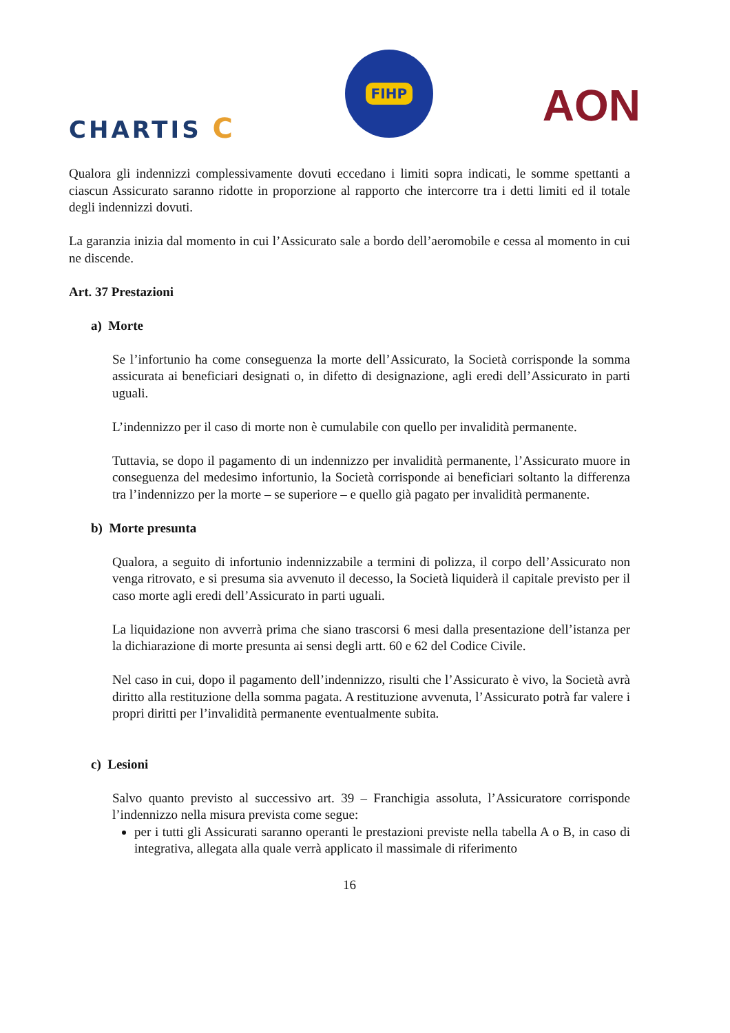CHARTIS C
FIHP
AON
Qualora gli indennizzi complessivamente dovuti eccedano i limiti sopra indicati, le somme spettanti a ciascun Assicurato saranno ridotte in proporzione al rapporto che intercorre tra i detti limiti ed il totale degli indennizzi dovuti.
La garanzia inizia dal momento in cui l’Assicurato sale a bordo dell’aeromobile e cessa al momento in cui ne discende.
Art. 37 Prestazioni
a) Morte
Se l’infortunio ha come conseguenza la morte dell’Assicurato, la Società corrisponde la somma assicurata ai beneficiari designati o, in difetto di designazione, agli eredi dell’Assicurato in parti uguali.
L’indennizzo per il caso di morte non è cumulabile con quello per invalidità permanente.
Tuttavia, se dopo il pagamento di un indennizzo per invalidità permanente, l’Assicurato muore in conseguenza del medesimo infortunio, la Società corrisponde ai beneficiari soltanto la differenza tra l’indennizzo per la morte – se superiore – e quello già pagato per invalidità permanente.
b) Morte presunta
Qualora, a seguito di infortunio indennizzabile a termini di polizza, il corpo dell’Assicurato non venga ritrovato, e si presuma sia avvenuto il decesso, la Società liquiderà il capitale previsto per il caso morte agli eredi dell’Assicurato in parti uguali.
La liquidazione non avverrà prima che siano trascorsi 6 mesi dalla presentazione dell’istanza per la dichiarazione di morte presunta ai sensi degli artt. 60 e 62 del Codice Civile.
Nel caso in cui, dopo il pagamento dell’indennizzo, risulti che l’Assicurato è vivo, la Società avrà diritto alla restituzione della somma pagata. A restituzione avvenuta, l’Assicurato potrà far valere i propri diritti per l’invalidità permanente eventualmente subita.
c) Lesioni
Salvo quanto previsto al successivo art. 39 – Franchigia assoluta, l’Assicuratore corrisponde l’indennizzo nella misura prevista come segue:
per i tutti gli Assicurati saranno operanti le prestazioni previste nella tabella A o B, in caso di integrativa, allegata alla quale verrà applicato il massimale di riferimento
16